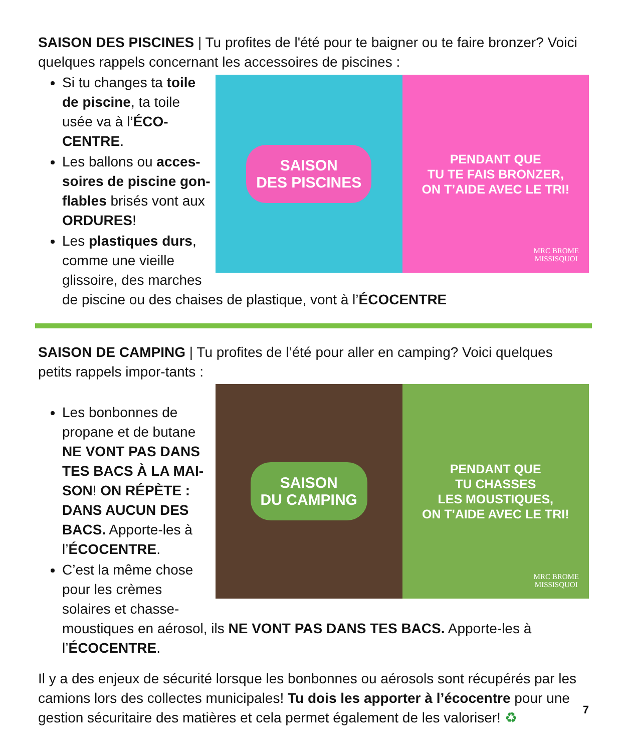SAISON DES PISCINES | Tu profites de l'été pour te baigner ou te faire bronzer? Voici quelques rappels concernant les accessoires de piscines :
SAISON
DES PISCINES
PENDANT QUE
TU TE FAIS BRONZER,
ON T’AIDE AVEC LE TRI!
MRC BROME
MISSISQUOI
Si tu changes ta toile de piscine, ta toile usée va à l’ÉCO-CENTRE.
Les ballons ou acces-soires de piscine gon-flables brisés vont aux ORDURES!
Les plastiques durs, comme une vieille glissoire, des marches de piscine ou des chaises de plastique, vont à l’ÉCOCENTRE
SAISON DE CAMPING | Tu profites de l’été pour aller en camping? Voici quelques petits rappels impor-tants :
SAISON
DU CAMPING
PENDANT QUE
TU CHASSES
LES MOUSTIQUES,
ON T'AIDE AVEC LE TRI!
MRC BROME
MISSISQUOI
Les bonbonnes de propane et de butane NE VONT PAS DANS TES BACS À LA MAI-SON! ON RÉPÈTE : DANS AUCUN DES BACS. Apporte-les à l’ÉCOCENTRE.
C’est la même chose pour les crèmes solaires et chasse-moustiques en aérosol, ils NE VONT PAS DANS TES BACS. Apporte-les à l’ÉCOCENTRE.
Il y a des enjeux de sécurité lorsque les bonbonnes ou aérosols sont récupérés par les camions lors des collectes municipales! Tu dois les apporter à l’écocentre pour une gestion sécuritaire des matières et cela permet également de les valoriser! ♻
7